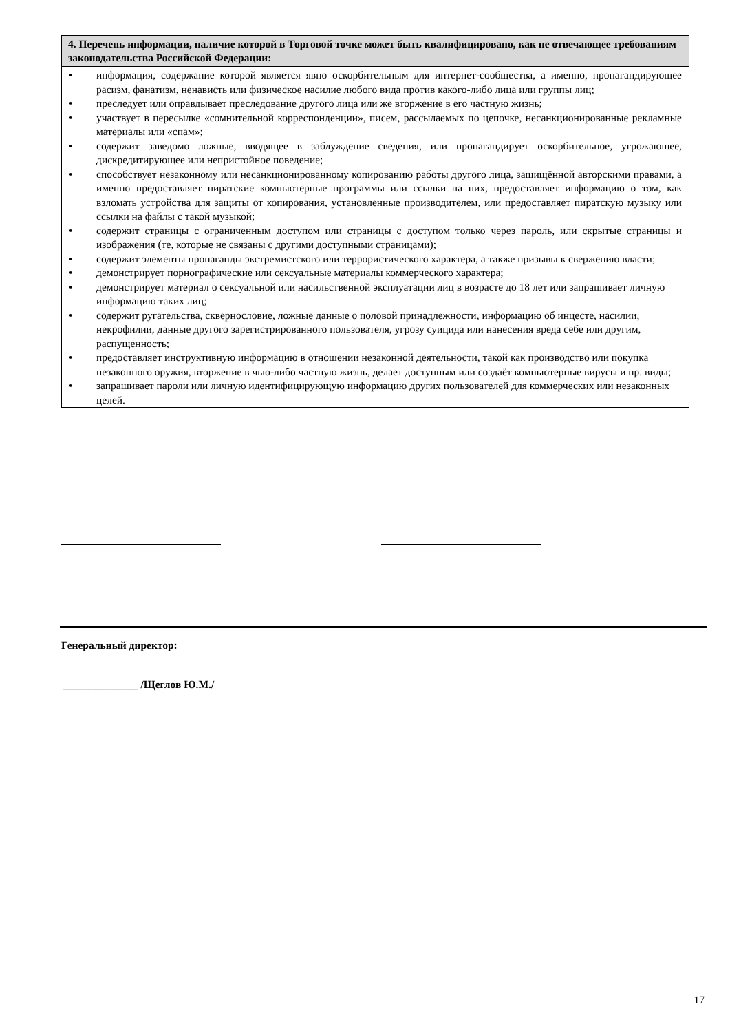4. Перечень информации, наличие которой в Торговой точке может быть квалифицировано, как не отвечающее требованиям законодательства Российской Федерации:
• информация, содержание которой является явно оскорбительным для интернет-сообщества, а именно, пропагандирующее расизм, фанатизм, ненависть или физическое насилие любого вида против какого-либо лица или группы лиц;
• преследует или оправдывает преследование другого лица или же вторжение в его частную жизнь;
• участвует в пересылке «сомнительной корреспонденции», писем, рассылаемых по цепочке, несанкционированные рекламные материалы или «спам»;
• содержит заведомо ложные, вводящее в заблуждение сведения, или пропагандирует оскорбительное, угрожающее, дискредитирующее или непристойное поведение;
• способствует незаконному или несанкционированному копированию работы другого лица, защищённой авторскими правами, а именно предоставляет пиратские компьютерные программы или ссылки на них, предоставляет информацию о том, как взломать устройства для защиты от копирования, установленные производителем, или предоставляет пиратскую музыку или ссылки на файлы с такой музыкой;
• содержит страницы с ограниченным доступом или страницы с доступом только через пароль, или скрытые страницы и изображения (те, которые не связаны с другими доступными страницами);
• содержит элементы пропаганды экстремистского или террористического характера, а также призывы к свержению власти;
• демонстрирует порнографические или сексуальные материалы коммерческого характера;
• демонстрирует материал о сексуальной или насильственной эксплуатации лиц в возрасте до 18 лет или запрашивает личную информацию таких лиц;
• содержит ругательства, сквернословие, ложные данные о половой принадлежности, информацию об инцесте, насилии, некрофилии, данные другого зарегистрированного пользователя, угрозу суицида или нанесения вреда себе или другим, распущенность;
• предоставляет инструктивную информацию в отношении незаконной деятельности, такой как производство или покупка незаконного оружия, вторжение в чью-либо частную жизнь, делает доступным или создаёт компьютерные вирусы и пр. виды;
• запрашивает пароли или личную идентифицирующую информацию других пользователей для коммерческих или незаконных целей.
Генеральный директор:
______________ /Щеглов Ю.М./
17